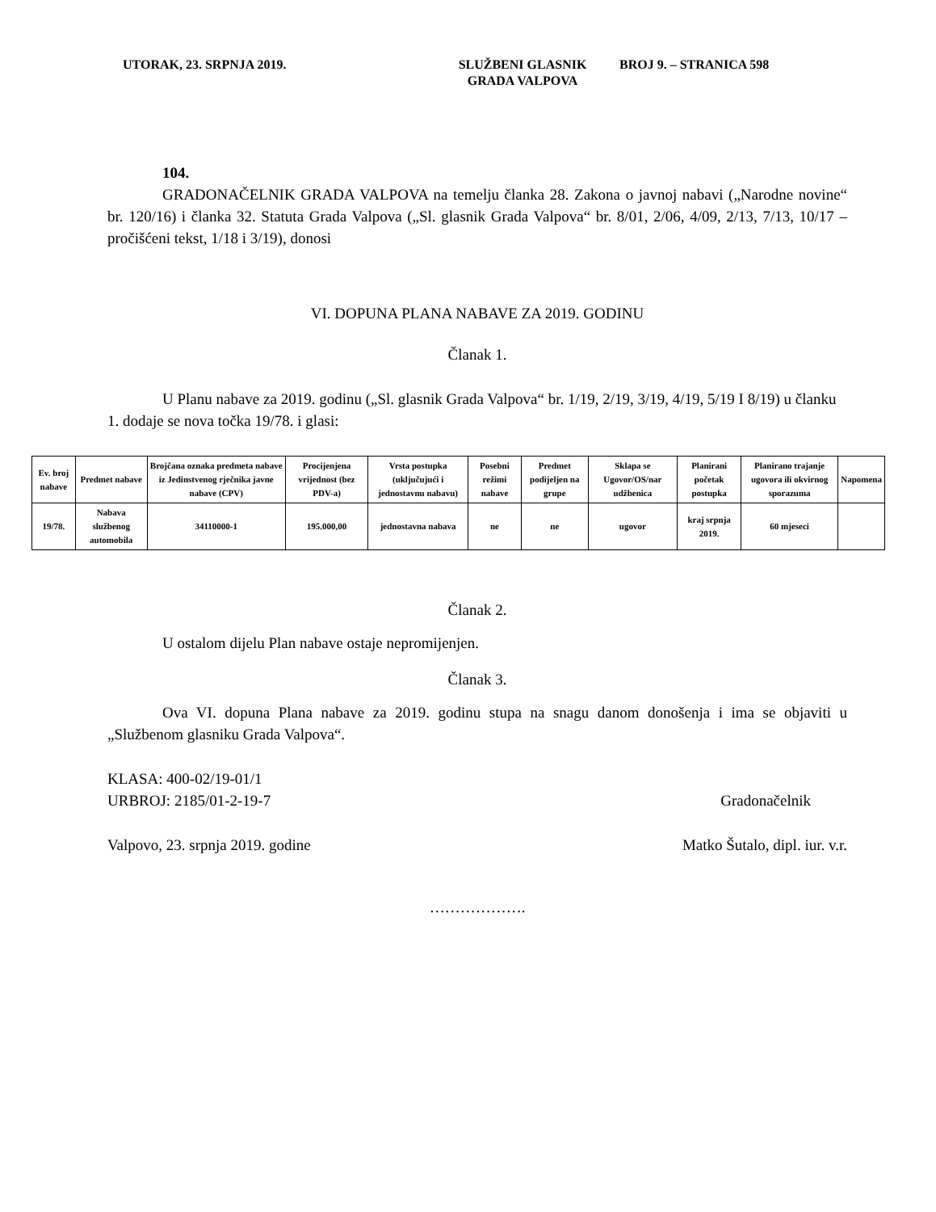UTORAK, 23. SRPNJA 2019. SLUŽBENI GLASNIK
GRADA VALPOVA
BROJ 9. – STRANICA 598
104.
GRADONAČELNIK GRADA VALPOVA na temelju članka 28. Zakona o javnoj nabavi („Narodne novine“ br. 120/16) i članka 32. Statuta Grada Valpova („Sl. glasnik Grada Valpova“ br. 8/01, 2/06, 4/09, 2/13, 7/13, 10/17 – pročišćeni tekst, 1/18 i 3/19), donosi
VI. DOPUNA PLANA NABAVE ZA 2019. GODINU
Članak 1.
U Planu nabave za 2019. godinu („Sl. glasnik Grada Valpova“ br. 1/19, 2/19, 3/19, 4/19, 5/19 I 8/19) u članku 1. dodaje se nova točka 19/78. i glasi:
| Ev. broj nabave | Predmet nabave | Brojčana oznaka predmeta nabave iz Jedinstvenog rječnika javne nabave (CPV) | Procijenjena vrijednost (bez PDV-a) | Vrsta postupka (uključujući i jednostavnu nabavu) | Posebni režimi nabave | Predmet podijeljen na grupe | Sklapa se Ugovor/OS/nar udžbenica | Planirani početak postupka | Planirano trajanje ugovora ili okvirnog sporazuma | Napomena |
| --- | --- | --- | --- | --- | --- | --- | --- | --- | --- | --- |
| 19/78. | Nabava službenog automobila | 34110000-1 | 195.000,00 | jednostavna nabava | ne | ne | ugovor | kraj srpnja 2019. | 60 mjeseci | |
Članak 2.
U ostalom dijelu Plan nabave ostaje nepromijenjen.
Članak 3.
Ova VI. dopuna Plana nabave za 2019. godinu stupa na snagu danom donošenja i ima se objaviti u „Službenom glasniku Grada Valpova“.
KLASA: 400-02/19-01/1
URBROJ: 2185/01-2-19-7 Gradonačelnik
Valpovo, 23. srpnja 2019. godine Matko Šutalo, dipl. iur. v.r.
……………….